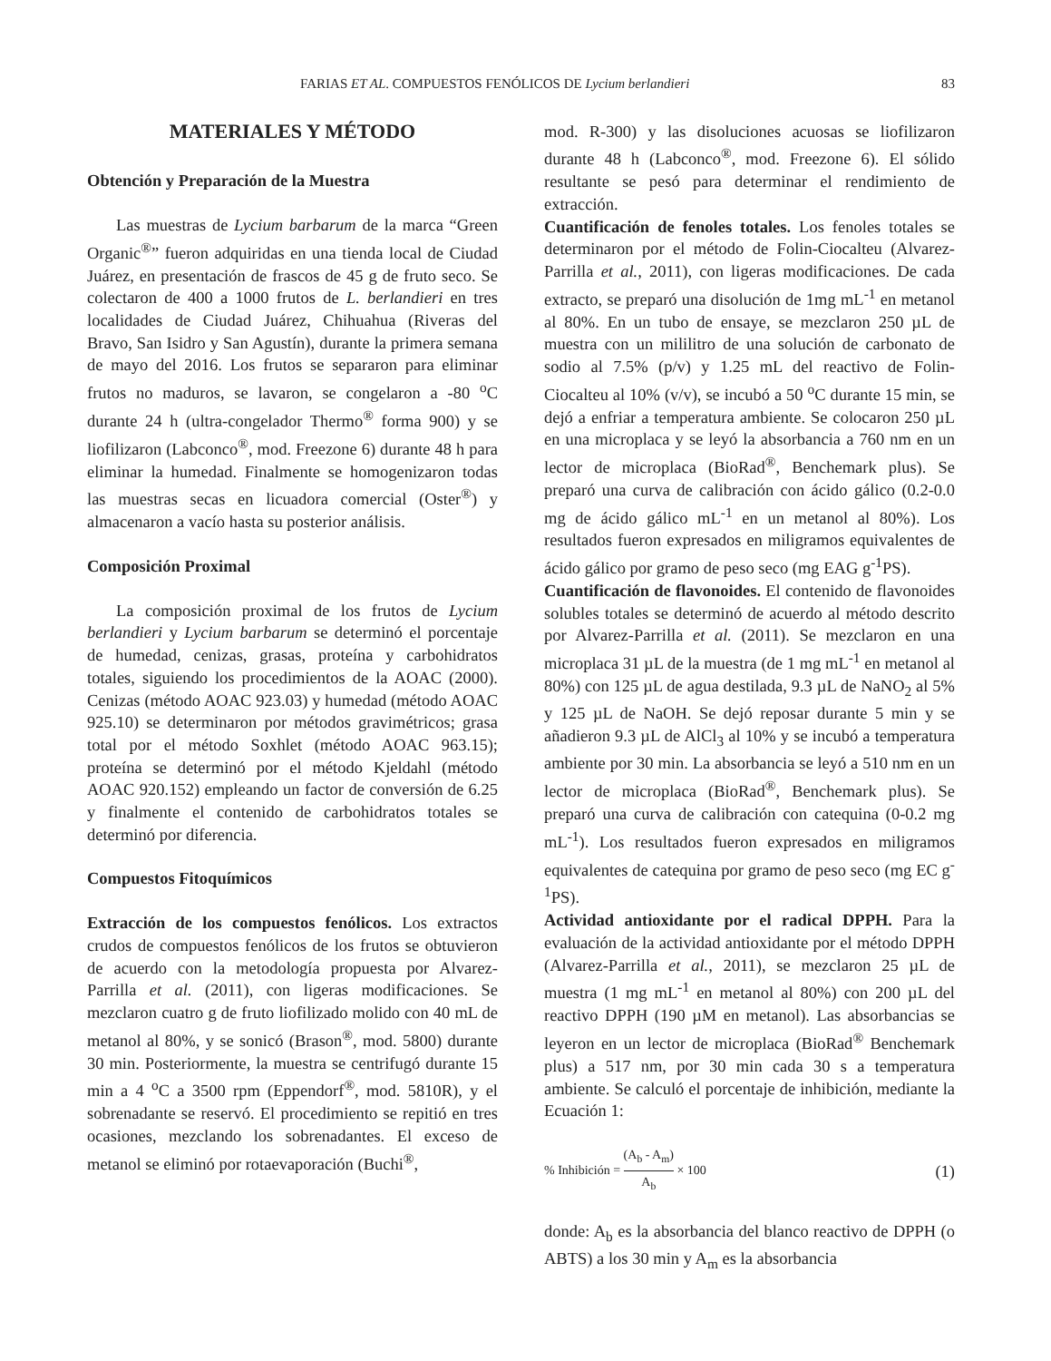FARIAS ET AL. COMPUESTOS FENÓLICOS DE Lycium berlandieri 83
MATERIALES Y MÉTODO
Obtención y Preparación de la Muestra
Las muestras de Lycium barbarum de la marca “Green Organic<sup>®</sup>” fueron adquiridas en una tienda local de Ciudad Juárez, en presentación de frascos de 45 g de fruto seco. Se colectaron de 400 a 1000 frutos de L. berlandieri en tres localidades de Ciudad Juárez, Chihuahua (Riveras del Bravo, San Isidro y San Agustín), durante la primera semana de mayo del 2016. Los frutos se separaron para eliminar frutos no maduros, se lavaron, se congelaron a -80 <sup>o</sup>C durante 24 h (ultra-congelador Thermo<sup>®</sup> forma 900) y se liofilizaron (Labconco<sup>®</sup>, mod. Freezone 6) durante 48 h para eliminar la humedad. Finalmente se homogenizaron todas las muestras secas en licuadora comercial (Oster<sup>®</sup>) y almacenaron a vacío hasta su posterior análisis.
Composición Proximal
La composición proximal de los frutos de Lycium berlandieri y Lycium barbarum se determinó el porcentaje de humedad, cenizas, grasas, proteína y carbohidratos totales, siguiendo los procedimientos de la AOAC (2000). Cenizas (método AOAC 923.03) y humedad (método AOAC 925.10) se determinaron por métodos gravimétricos; grasa total por el método Soxhlet (método AOAC 963.15); proteína se determinó por el método Kjeldahl (método AOAC 920.152) empleando un factor de conversión de 6.25 y finalmente el contenido de carbohidratos totales se determinó por diferencia.
Compuestos Fitoquímicos
Extracción de los compuestos fenólicos. Los extractos crudos de compuestos fenólicos de los frutos se obtuvieron de acuerdo con la metodología propuesta por Alvarez-Parrilla et al. (2011), con ligeras modificaciones. Se mezclaron cuatro g de fruto liofilizado molido con 40 mL de metanol al 80%, y se sonicó (Brason<sup>®</sup>, mod. 5800) durante 30 min. Posteriormente, la muestra se centrifugó durante 15 min a 4 <sup>o</sup>C a 3500 rpm (Eppendorf<sup>®</sup>, mod. 5810R), y el sobrenadante se reservó. El procedimiento se repitió en tres ocasiones, mezclando los sobrenadantes. El exceso de metanol se eliminó por rotaevaporación (Buchi<sup>®</sup>,
mod. R-300) y las disoluciones acuosas se liofilizaron durante 48 h (Labconco<sup>®</sup>, mod. Freezone 6). El sólido resultante se pesó para determinar el rendimiento de extracción.
Cuantificación de fenoles totales. Los fenoles totales se determinaron por el método de Folin-Ciocalteu (Alvarez-Parrilla et al., 2011), con ligeras modificaciones. De cada extracto, se preparó una disolución de 1mg mL<sup>-1</sup> en metanol al 80%. En un tubo de ensaye, se mezclaron 250 µL de muestra con un mililitro de una solución de carbonato de sodio al 7.5% (p/v) y 1.25 mL del reactivo de Folin-Ciocalteu al 10% (v/v), se incubó a 50 <sup>o</sup>C durante 15 min, se dejó a enfriar a temperatura ambiente. Se colocaron 250 µL en una microplaca y se leyó la absorbancia a 760 nm en un lector de microplaca (BioRad<sup>®</sup>, Benchemark plus). Se preparó una curva de calibración con ácido gálico (0.2-0.0 mg de ácido gálico mL<sup>-1</sup> en un metanol al 80%). Los resultados fueron expresados en miligramos equivalentes de ácido gálico por gramo de peso seco (mg EAG g<sup>-1</sup>PS).
Cuantificación de flavonoides. El contenido de flavonoides solubles totales se determinó de acuerdo al método descrito por Alvarez-Parrilla et al. (2011). Se mezclaron en una microplaca 31 µL de la muestra (de 1 mg mL<sup>-1</sup> en metanol al 80%) con 125 µL de agua destilada, 9.3 µL de NaNO<sub>2</sub> al 5% y 125 µL de NaOH. Se dejó reposar durante 5 min y se añadieron 9.3 µL de AlCl<sub>3</sub> al 10% y se incubó a temperatura ambiente por 30 min. La absorbancia se leyó a 510 nm en un lector de microplaca (BioRad<sup>®</sup>, Benchemark plus). Se preparó una curva de calibración con catequina (0-0.2 mg mL<sup>-1</sup>). Los resultados fueron expresados en miligramos equivalentes de catequina por gramo de peso seco (mg EC g<sup>-1</sup>PS).
Actividad antioxidante por el radical DPPH. Para la evaluación de la actividad antioxidante por el método DPPH (Alvarez-Parrilla et al., 2011), se mezclaron 25 µL de muestra (1 mg mL<sup>-1</sup> en metanol al 80%) con 200 µL del reactivo DPPH (190 µM en metanol). Las absorbancias se leyeron en un lector de microplaca (BioRad<sup>®</sup> Benchemark plus) a 517 nm, por 30 min cada 30 s a temperatura ambiente. Se calculó el porcentaje de inhibición, mediante la Ecuación 1:
% Inhibición = (A<sub>b</sub> - A<sub>m</sub>) A<sub>b</sub> × 100 (1)
donde: A<sub>b</sub> es la absorbancia del blanco reactivo de DPPH (o ABTS) a los 30 min y A<sub>m</sub> es la absorbancia